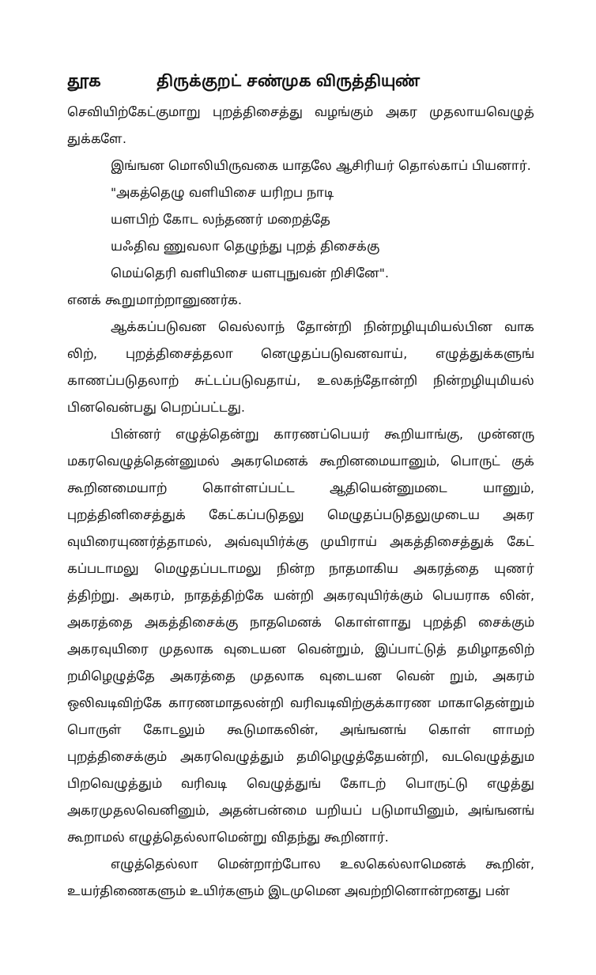தூக திருக்குறட் சண்முக விருத்தியுண்
செவியிற்கேட்குமாறு புறத்திசைத்து வழங்கும் அகர முதலாயவெழுத் துக்களே.
இங்ஙன மொலியிருவகை யாதலே ஆசிரியர் தொல்காப் பியனார்.
"அகத்தெழு வளியிசை யரிறப நாடி
யளபிற் கோட லந்தணர் மறைத்தே
யஃதிவ ணுவலா தெழுந்து புறத் திசைக்கு
மெய்தெரி வளியிசை யளபுநுவன் றிசினே".
எனக் கூறுமாற்றானுணர்க.
ஆக்கப்படுவன வெல்லாந் தோன்றி நின்றழியுமியல்பின வாக லிற், புறத்திசைத்தலா னெழுதப்படுவனவாய், எழுத்துக்களுங் காணப்படுதலாற் சுட்டப்படுவதாய், உலகந்தோன்றி நின்றழியுமியல் பினவென்பது பெறப்பட்டது.
பின்னர் எழுத்தென்று காரணப்பெயர் கூறியாங்கு, முன்னரு மகரவெழுத்தென்னுமல் அகரமெனக் கூறினமையானும், பொருட் குக் கூறினமையாற் கொள்ளப்பட்ட ஆதியென்னுமடை யானும், புறத்தினிசைத்துக் கேட்கப்படுதலு மெழுதப்படுதலுமுடைய அகர வுயிரையுணர்த்தாமல், அவ்வுயிர்க்கு முயிராய் அகத்திசைத்துக் கேட் கப்படாமலு மெழுதப்படாமலு நின்ற நாதமாகிய அகரத்தை யுணர் த்திற்று. அகரம், நாதத்திற்கே யன்றி அகரவுயிர்க்கும் பெயராக லின், அகரத்தை அகத்திசைக்கு நாதமெனக் கொள்ளாது புறத்தி சைக்கும் அகரவுயிரை முதலாக வுடையன வென்றும், இப்பாட்டுத் தமிழாதலிற் றமிழெழுத்தே அகரத்தை முதலாக வுடையன வென் றும், அகரம் ஒலிவடிவிற்கே காரணமாதலன்றி வரிவடிவிற்குக்காரண மாகாதென்றும் பொருள் கோடலும் கூடுமாகலின், அங்ஙனங் கொள் ளாமற் புறத்திசைக்கும் அகரவெழுத்தும் தமிழெழுத்தேயன்றி, வடவெழுத்தும பிறவெழுத்தும் வரிவடி வெழுத்துங் கோடற் பொருட்டு எழுத்து அகரமுதலவெனினும், அதன்பன்மை யறியப் படுமாயினும், அங்ஙனங் கூறாமல் எழுத்தெல்லாமென்று விதந்து கூறினார்.
எழுத்தெல்லா மென்றாற்போல உலகெல்லாமெனக் கூறின், உயர்திணைகளும் உயிர்களும் இடமுமென அவற்றினொன்றனது பன்